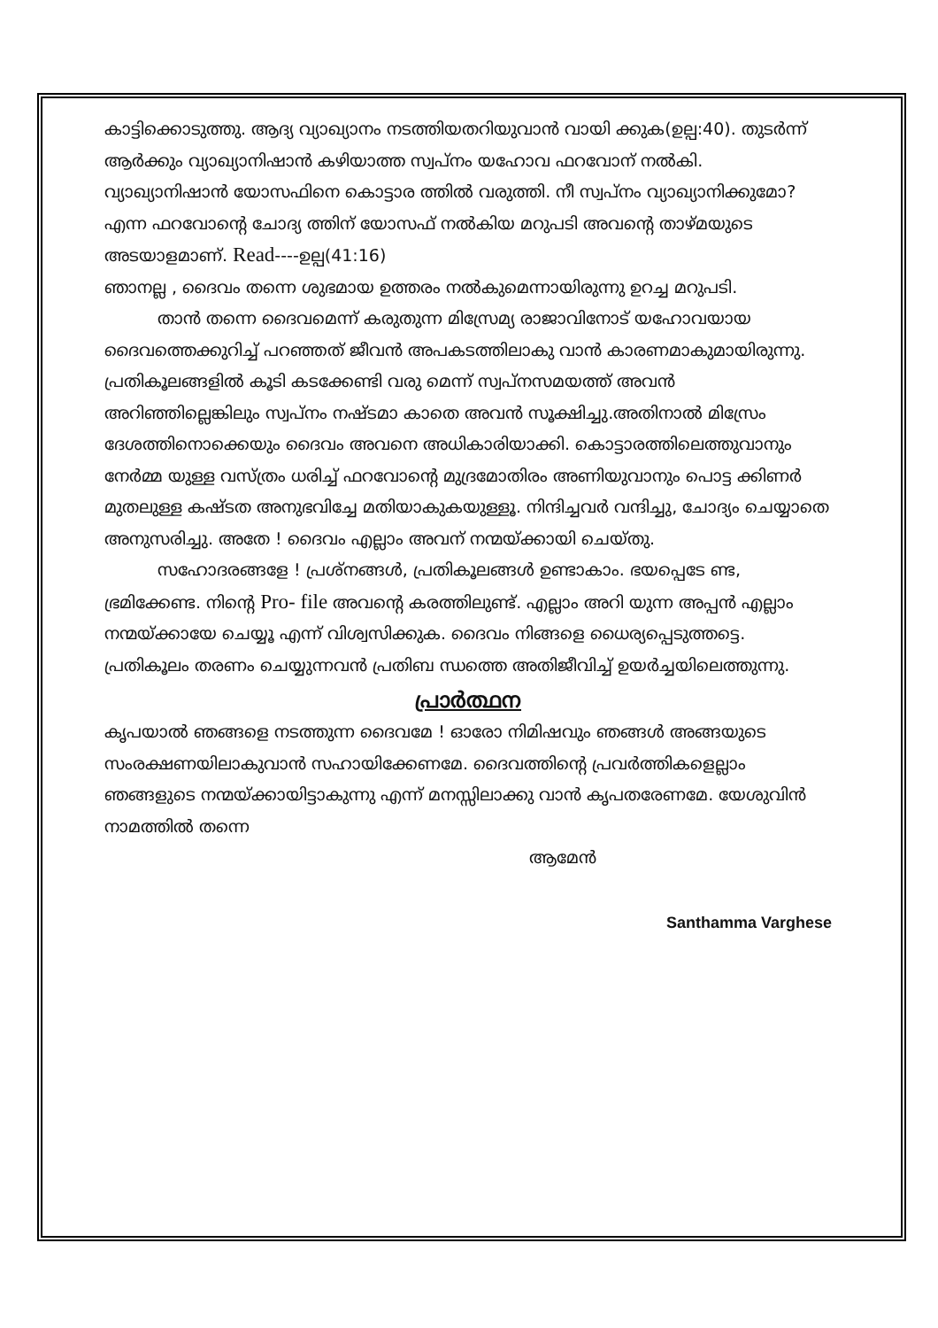കാട്ടിക്കൊടുത്തു. ആദ്യ വ്യാഖ്യാനം നടത്തിയതറിയുവാൻ വായി ക്കുക(ഉല്പ:40). തുടർന്ന് ആർക്കും വ്യാഖ്യാനിഷാൻ കഴിയാത്ത സ്വപ്നം യഹോവ ഫറവോന് നൽകി. വ്യാഖ്യാനിഷാൻ യോസഫിനെ കൊട്ടാര ത്തിൽ വരുത്തി. നീ സ്വപ്നം വ്യാഖ്യാനിക്കുമോ? എന്ന ഫറവോന്റെ ചോദ്യ ത്തിന് യോസഫ് നൽകിയ മറുപടി അവന്റെ താഴ്മയുടെ അടയാളമാണ്. Read----ഉല്പ(41:16)
ഞാനല്ല , ദൈവം തന്നെ ശുഭമായ ഉത്തരം നൽകുമെന്നായിരുന്നു ഉറച്ച മറുപടി.
താൻ തന്നെ ദൈവമെന്ന് കരുതുന്ന മിസ്രേമ്യ രാജാവിനോട് യഹോവയായ ദൈവത്തെക്കുറിച്ച് പറഞ്ഞത് ജീവൻ അപകടത്തിലാകു വാൻ കാരണമാകുമായിരുന്നു. പ്രതികൂലങ്ങളിൽ കൂടി കടക്കേണ്ടി വരു മെന്ന് സ്വപ്നസമയത്ത് അവൻ അറിഞ്ഞില്ലെങ്കിലും സ്വപ്നം നഷ്ടമാ കാതെ അവൻ സൂക്ഷിച്ചു.അതിനാൽ മിസ്രേം ദേശത്തിനൊക്കെയും ദൈവം അവനെ അധികാരിയാക്കി. കൊട്ടാരത്തിലെത്തുവാനും നേർമ്മ യുള്ള വസ്ത്രം ധരിച്ച് ഫറവോന്റെ മുദ്രമോതിരം അണിയുവാനും പൊട്ട ക്കിണർ മുതലുള്ള കഷ്ടത അനുഭവിച്ചേ മതിയാകുകയുള്ളൂ. നിന്ദിച്ചവർ വന്ദിച്ചു, ചോദ്യം ചെയ്യാതെ അനുസരിച്ചു. അതേ ! ദൈവം എല്ലാം അവന് നന്മയ്ക്കായി ചെയ്തു.
സഹോദരങ്ങളേ ! പ്രശ്നങ്ങൾ, പ്രതികൂലങ്ങൾ ഉണ്ടാകാം. ഭയപ്പെടേ ണ്ട, ഭ്രമിക്കേണ്ട. നിന്റെ Pro- file അവന്റെ കരത്തിലുണ്ട്. എല്ലാം അറി യുന്ന അപ്പൻ എല്ലാം നന്മയ്ക്കായേ ചെയ്യൂ എന്ന് വിശ്വസിക്കുക. ദൈവം നിങ്ങളെ ധൈര്യപ്പെടുത്തട്ടെ. പ്രതികൂലം തരണം ചെയ്യുന്നവൻ പ്രതിബ ന്ധത്തെ അതിജീവിച്ച് ഉയർച്ചയിലെത്തുന്നു.
പ്രാർത്ഥന
കൃപയാൽ ഞങ്ങളെ നടത്തുന്ന ദൈവമേ ! ഓരോ നിമിഷവും ഞങ്ങൾ അങ്ങയുടെ സംരക്ഷണയിലാകുവാൻ സഹായിക്കേണമേ. ദൈവത്തിന്റെ പ്രവർത്തികളെല്ലാം ഞങ്ങളുടെ നന്മയ്ക്കായിട്ടാകുന്നു എന്ന് മനസ്സിലാക്കു വാൻ കൃപതരേണമേ. യേശുവിൻ നാമത്തിൽ തന്നെ
ആമേൻ
Santhamma Varghese